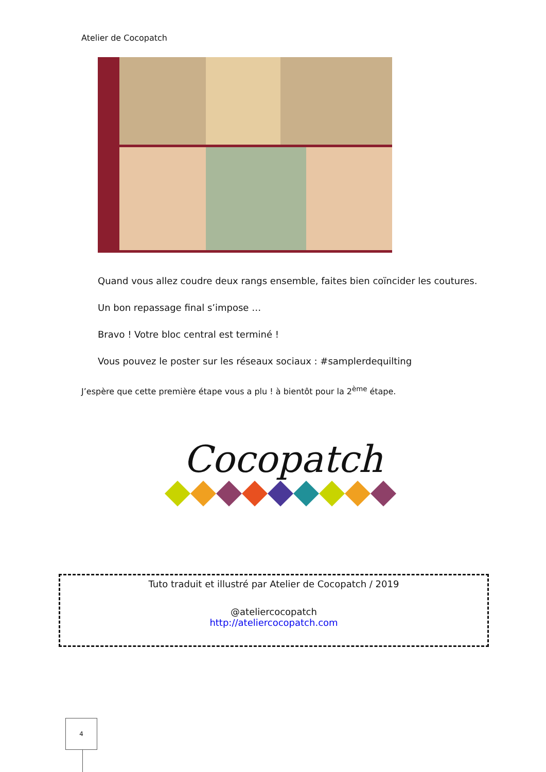Atelier de Cocopatch
Quand vous allez coudre deux rangs ensemble, faites bien coïncider les coutures.
Un bon repassage final s’impose …
Bravo ! Votre bloc central est terminé !
Vous pouvez le poster sur les réseaux sociaux : #samplerdequilting
J’espère que cette première étape vous a plu ! à bientôt pour la 2<sup>ème</sup> étape.
Cocopatch
Tuto traduit et illustré par Atelier de Cocopatch / 2019
@ateliercocopatch
http://ateliercocopatch.com
4